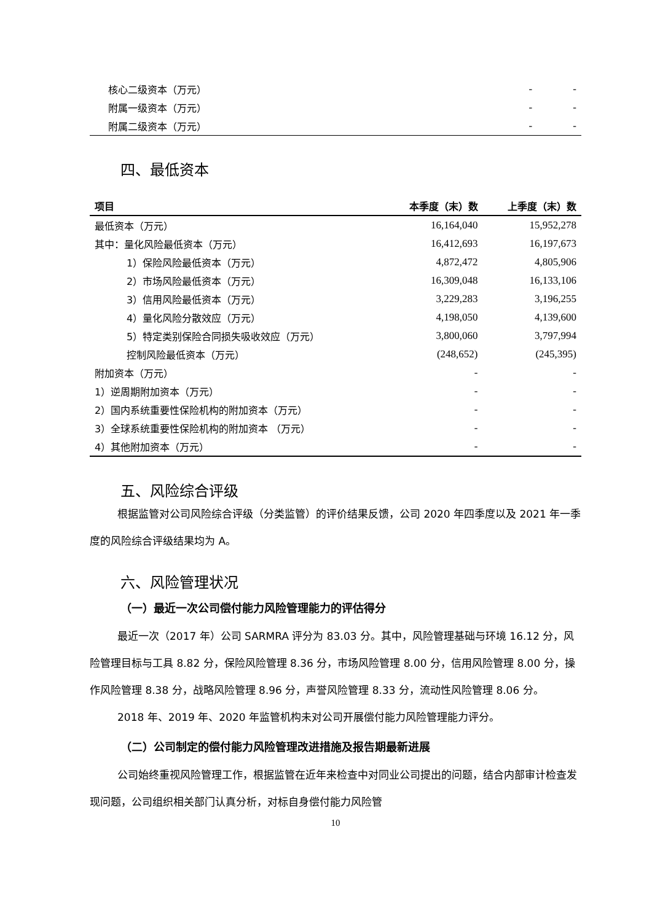| 核心二级资本（万元） | - | - |
| 附属一级资本（万元） | - | - |
| 附属二级资本（万元） | - | - |
四、最低资本
| 项目 | 本季度（末）数 | 上季度（末）数 |
| --- | --- | --- |
| 最低资本（万元） | 16,164,040 | 15,952,278 |
| 其中：量化风险最低资本（万元） | 16,412,693 | 16,197,673 |
| 1）保险风险最低资本（万元） | 4,872,472 | 4,805,906 |
| 2）市场风险最低资本（万元） | 16,309,048 | 16,133,106 |
| 3）信用风险最低资本（万元） | 3,229,283 | 3,196,255 |
| 4）量化风险分散效应（万元） | 4,198,050 | 4,139,600 |
| 5）特定类别保险合同损失吸收效应（万元） | 3,800,060 | 3,797,994 |
| 控制风险最低资本（万元） | (248,652) | (245,395) |
| 附加资本（万元） | - | - |
| 1）逆周期附加资本（万元） | - | - |
| 2）国内系统重要性保险机构的附加资本（万元） | - | - |
| 3）全球系统重要性保险机构的附加资本 （万元） | - | - |
| 4）其他附加资本（万元） | - | - |
五、风险综合评级
根据监管对公司风险综合评级（分类监管）的评价结果反馈，公司 2020 年四季度以及 2021 年一季度的风险综合评级结果均为 A。
六、风险管理状况
（一）最近一次公司偿付能力风险管理能力的评估得分
最近一次（2017 年）公司 SARMRA 评分为 83.03 分。其中，风险管理基础与环境 16.12 分，风险管理目标与工具 8.82 分，保险风险管理 8.36 分，市场风险管理 8.00 分，信用风险管理 8.00 分，操作风险管理 8.38 分，战略风险管理 8.96 分，声誉风险管理 8.33 分，流动性风险管理 8.06 分。
2018 年、2019 年、2020 年监管机构未对公司开展偿付能力风险管理能力评分。
（二）公司制定的偿付能力风险管理改进措施及报告期最新进展
公司始终重视风险管理工作，根据监管在近年来检查中对同业公司提出的问题，结合内部审计检查发现问题，公司组织相关部门认真分析，对标自身偿付能力风险管
10